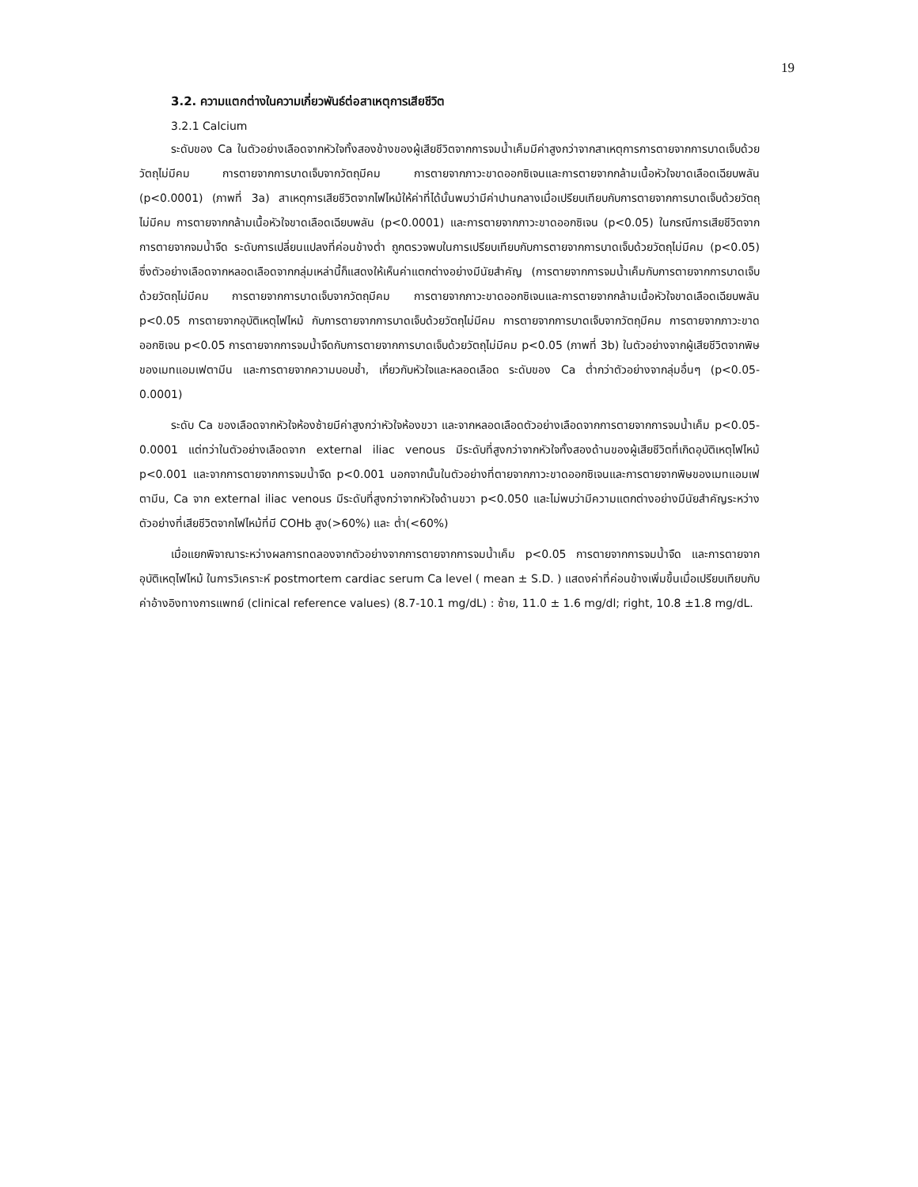19
3.2. ความแตกต่างในความเกี่ยวพันธ์ต่อสาเหตุการเสียชีวิต
3.2.1 Calcium
ระดับของ Ca ในตัวอย่างเลือดจากหัวใจทั้งสองข้างของผู้เสียชีวิตจากการจมน้ำเค็มมีค่าสูงกว่าจากสาเหตุการการตายจากการบาดเจ็บด้วยวัตถุไม่มีคม การตายจากการบาดเจ็บจากวัตถุมีคม การตายจากภาวะขาดออกซิเจนและการตายจากกล้ามเนื้อหัวใจขาดเลือดเฉียบพลัน (p<0.0001) (ภาพที่ 3a) สาเหตุการเสียชีวิตจากไฟไหม้ให้ค่าที่ได้นั้นพบว่ามีค่าปานกลางเมื่อเปรียบเทียบกับการตายจากการบาดเจ็บด้วยวัตถุไม่มีคม การตายจากกล้ามเนื้อหัวใจขาดเลือดเฉียบพลัน (p<0.0001) และการตายจากภาวะขาดออกซิเจน (p<0.05) ในกรณีการเสียชีวิตจากการตายจากจมน้ำจืด ระดับการเปลี่ยนแปลงที่ค่อนข้างต่ำ ถูกตรวจพบในการเปรียบเทียบกับการตายจากการบาดเจ็บด้วยวัตถุไม่มีคม (p<0.05) ซึ่งตัวอย่างเลือดจากหลอดเลือดจากกลุ่มเหล่านี้ก็แสดงให้เห็นค่าแตกต่างอย่างมีนัยสำคัญ (การตายจากการจมน้ำเค็มกับการตายจากการบาดเจ็บด้วยวัตถุไม่มีคม การตายจากการบาดเจ็บจากวัตถุมีคม การตายจากภาวะขาดออกซิเจนและการตายจากกล้ามเนื้อหัวใจขาดเลือดเฉียบพลัน p<0.05 การตายจากอุบัติเหตุไฟไหม้ กับการตายจากการบาดเจ็บด้วยวัตถุไม่มีคม การตายจากการบาดเจ็บจากวัตถุมีคม การตายจากภาวะขาดออกซิเจน p<0.05 การตายจากการจมน้ำจืดกับการตายจากการบาดเจ็บด้วยวัตถุไม่มีคม p<0.05 (ภาพที่ 3b) ในตัวอย่างจากผู้เสียชีวิตจากพิษของเมทแอมเฟตามีน และการตายจากความบอบช้ำ, เกี่ยวกับหัวใจและหลอดเลือด ระดับของ Ca ต่ำกว่าตัวอย่างจากลุ่มอื่นๆ (p<0.05-0.0001)
ระดับ Ca ของเลือดจากหัวใจห้องซ้ายมีค่าสูงกว่าหัวใจห้องขวา และจากหลอดเลือดตัวอย่างเลือดจากการตายจากการจมน้ำเค็ม p<0.05-0.0001 แต่ทว่าในตัวอย่างเลือดจาก external iliac venous มีระดับที่สูงกว่าจากหัวใจทั้งสองด้านของผู้เสียชีวิตที่เกิดอุบัติเหตุไฟไหม้ p<0.001 และจากการตายจากการจมน้ำจืด p<0.001 นอกจากนั้นในตัวอย่างที่ตายจากภาวะขาดออกซิเจนและการตายจากพิษของเมทแอมเฟตามีน, Ca จาก external iliac venous มีระดับที่สูงกว่าจากหัวใจด้านขวา p<0.050 และไม่พบว่ามีความแตกต่างอย่างมีนัยสำคัญระหว่างตัวอย่างที่เสียชีวิตจากไฟไหม้ที่มี COHb สูง(>60%) และ ต่ำ(<60%)
เมื่อแยกพิจาณาระหว่างผลการทดลองจากตัวอย่างจากการตายจากการจมน้ำเค็ม p<0.05 การตายจากการจมน้ำจืด และการตายจากอุบัติเหตุไฟไหม้ ในการวิเคราะห์ postmortem cardiac serum Ca level ( mean ± S.D. ) แสดงค่าที่ค่อนข้างเพิ่มขึ้นเมื่อเปรียบเทียบกับค่าอ้างอิงทางการแพทย์ (clinical reference values) (8.7-10.1 mg/dL) : ซ้าย, 11.0 ± 1.6 mg/dl; right, 10.8 ±1.8 mg/dL.